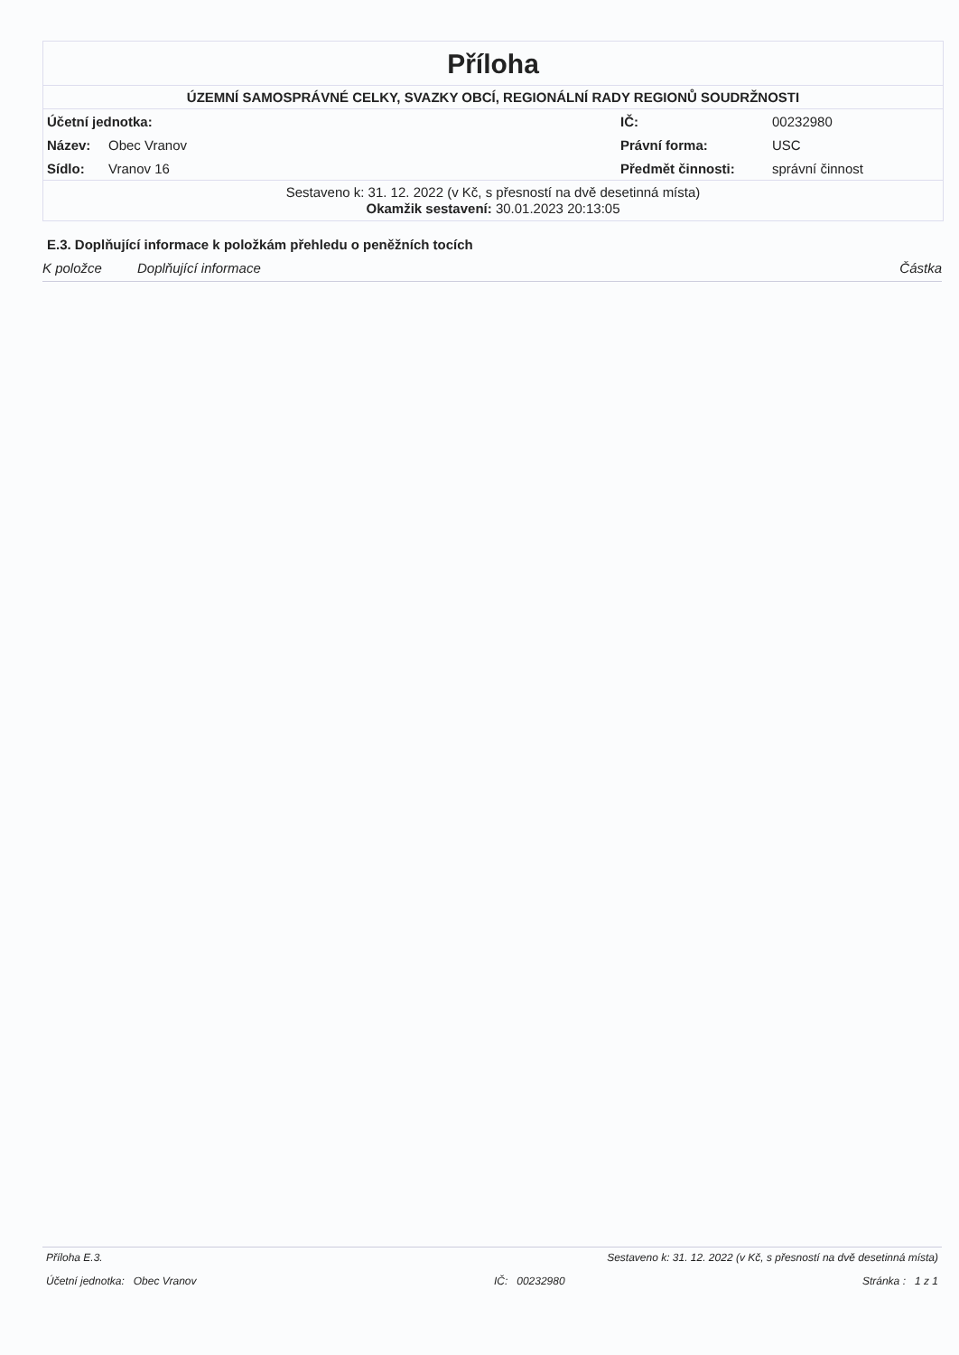Příloha
ÚZEMNÍ SAMOSPRÁVNÉ CELKY, SVAZKY OBCÍ, REGIONÁLNÍ RADY REGIONŮ SOUDRŽNOSTI
| Účetní jednotka: | | IČ: | 00232980 |
| Název: | Obec Vranov | Právní forma: | USC |
| Sídlo: | Vranov 16 | Předmět činnosti: | správní činnost |
Sestaveno k: 31. 12. 2022 (v Kč, s přesností na dvě desetinná místa)
Okamžik sestavení: 30.01.2023 20:13:05
E.3. Doplňující informace k položkám přehledu o peněžních tocích
K položce Doplňující informace Částka
Příloha E.3. Sestaveno k: 31. 12. 2022 (v Kč, s přesností na dvě desetinná místa)
Účetní jednotka: Obec Vranov IČ: 00232980 Stránka : 1 z 1